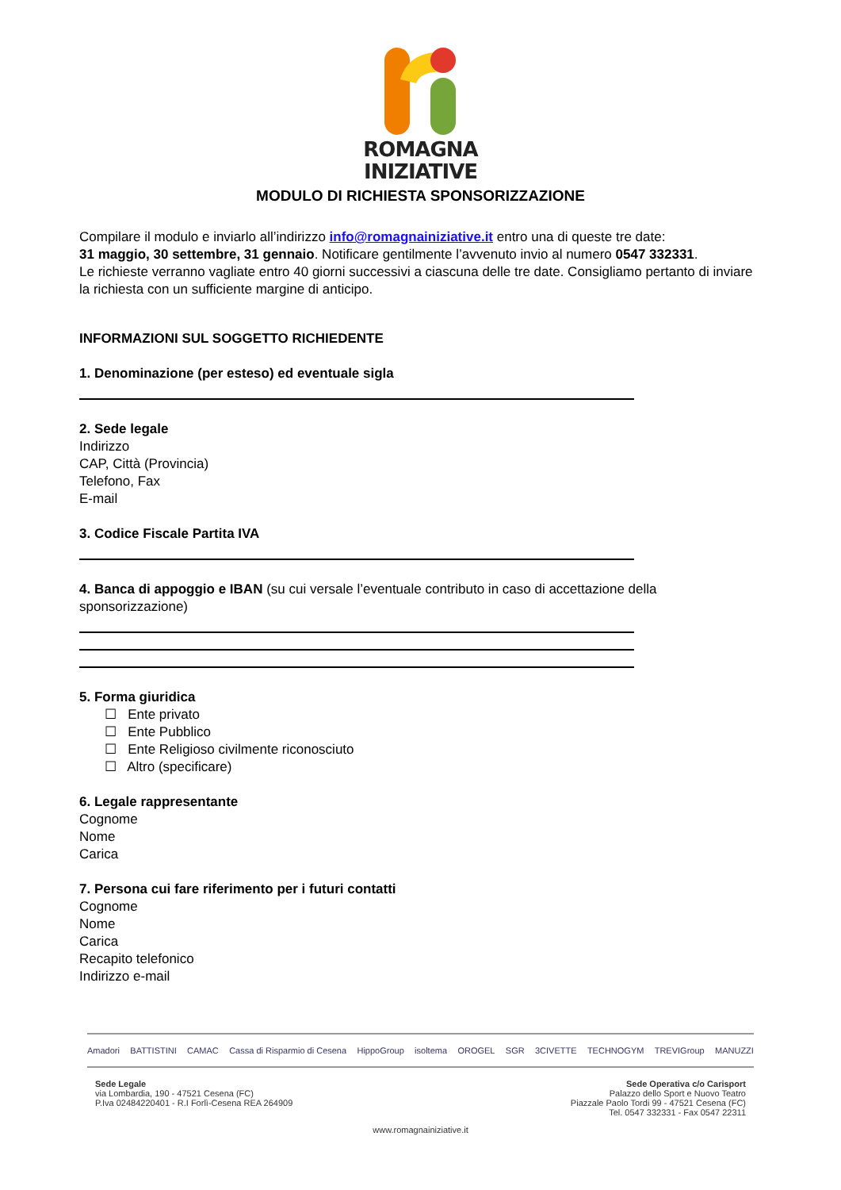ROMAGNA
INIZIATIVE
MODULO DI RICHIESTA SPONSORIZZAZIONE
Compilare il modulo e inviarlo all’indirizzo info@romagnainiziative.it entro una di queste tre date:
31 maggio, 30 settembre, 31 gennaio. Notificare gentilmente l’avvenuto invio al numero 0547 332331.
Le richieste verranno vagliate entro 40 giorni successivi a ciascuna delle tre date. Consigliamo pertanto di inviare la richiesta con un sufficiente margine di anticipo.
INFORMAZIONI SUL SOGGETTO RICHIEDENTE
1. Denominazione (per esteso) ed eventuale sigla
2. Sede legale
Indirizzo
CAP, Città (Provincia)
Telefono, Fax
E-mail
3. Codice Fiscale Partita IVA
4. Banca di appoggio e IBAN (su cui versale l’eventuale contributo in caso di accettazione della sponsorizzazione)
5. Forma giuridica
☐ Ente privato
☐ Ente Pubblico
☐ Ente Religioso civilmente riconosciuto
☐ Altro (specificare)
6. Legale rappresentante
Cognome
Nome
Carica
7. Persona cui fare riferimento per i futuri contatti
Cognome
Nome
Carica
Recapito telefonico
Indirizzo e-mail
Amadori BATTISTINI CAMAC Cassa di Risparmio di Cesena HippoGroup isoltema OROGEL SGR 3CIVETTE TECHNOGYM TREVIGroup MANUZZI
Sede Legale
via Lombardia, 190 - 47521 Cesena (FC)
P.Iva 02484220401 - R.I Forlì-Cesena REA 264909
Sede Operativa c/o Carisport
Palazzo dello Sport e Nuovo Teatro
Piazzale Paolo Tordi 99 - 47521 Cesena (FC)
Tel. 0547 332331 - Fax 0547 22311
www.romagnainiziative.it